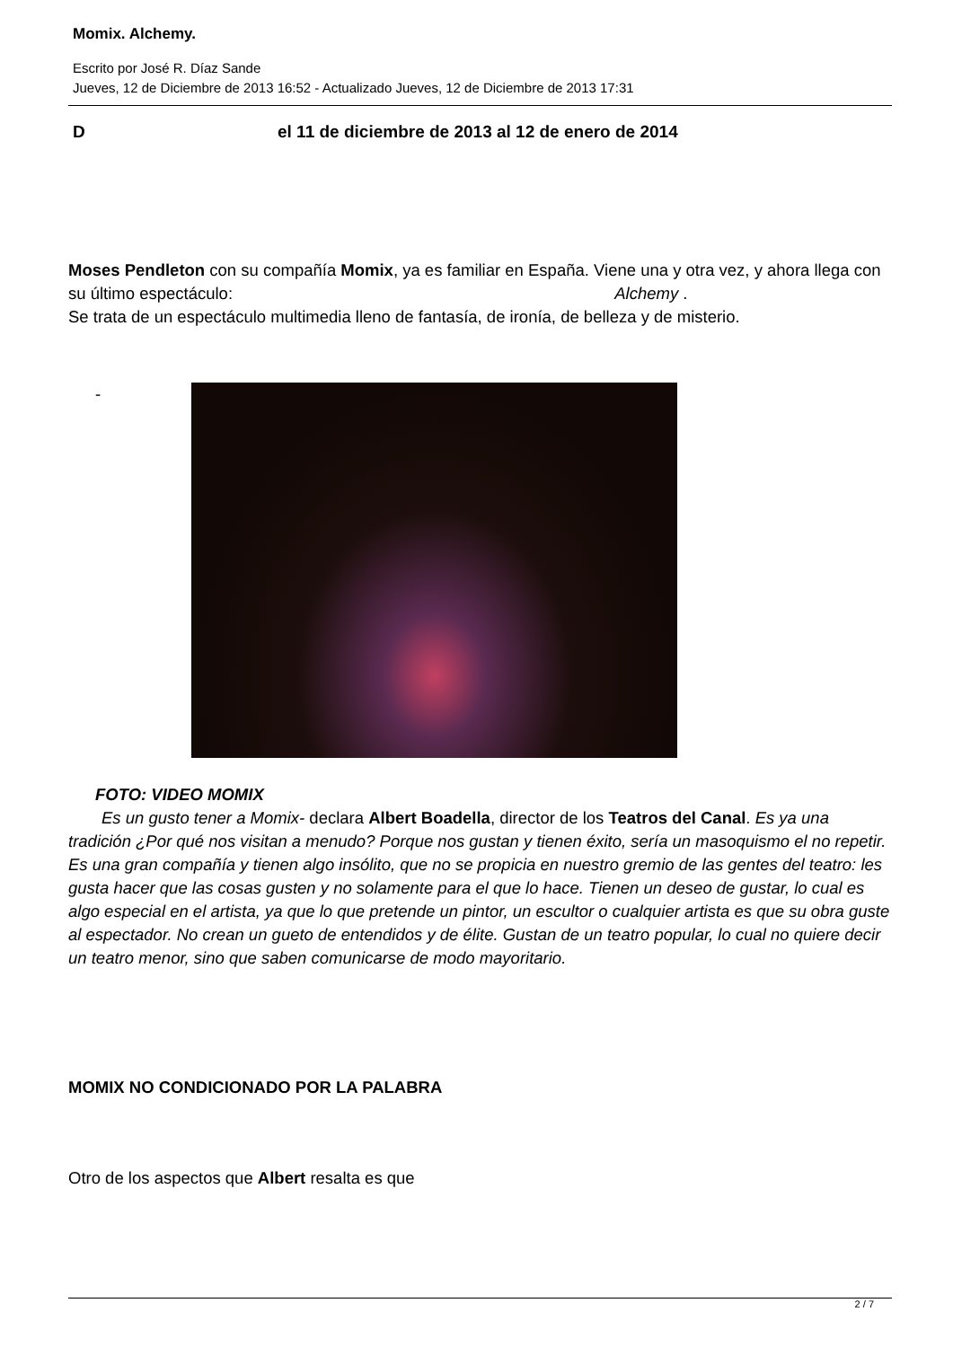Momix. Alchemy.
Escrito por José R. Díaz Sande
Jueves, 12 de Diciembre de 2013 16:52 - Actualizado Jueves, 12 de Diciembre de 2013 17:31
Del 11 de diciembre de 2013 al 12 de enero de 2014
Moses Pendleton con su compañía Momix, ya es familiar en España. Viene una y otra vez, y ahora llega con su último espectáculo: Alchemy .
Se trata de un espectáculo multimedia lleno de fantasía, de ironía, de belleza y de misterio.
-
FOTO: VIDEO MOMIX
Es un gusto tener a Momix- declara Albert Boadella, director de los Teatros del Canal. Es ya una tradición ¿Por qué nos visitan a menudo? Porque nos gustan y tienen éxito, sería un masoquismo el no repetir. Es una gran compañía y tienen algo insólito, que no se propicia en nuestro gremio de las gentes del teatro: les gusta hacer que las cosas gusten y no solamente para el que lo hace. Tienen un deseo de gustar, lo cual es algo especial en el artista, ya que lo que pretende un pintor, un escultor o cualquier artista es que su obra guste al espectador. No crean un gueto de entendidos y de élite. Gustan de un teatro popular, lo cual no quiere decir un teatro menor, sino que saben comunicarse de modo mayoritario.
MOMIX NO CONDICIONADO POR LA PALABRA
Otro de los aspectos que Albert resalta es que
2 / 7